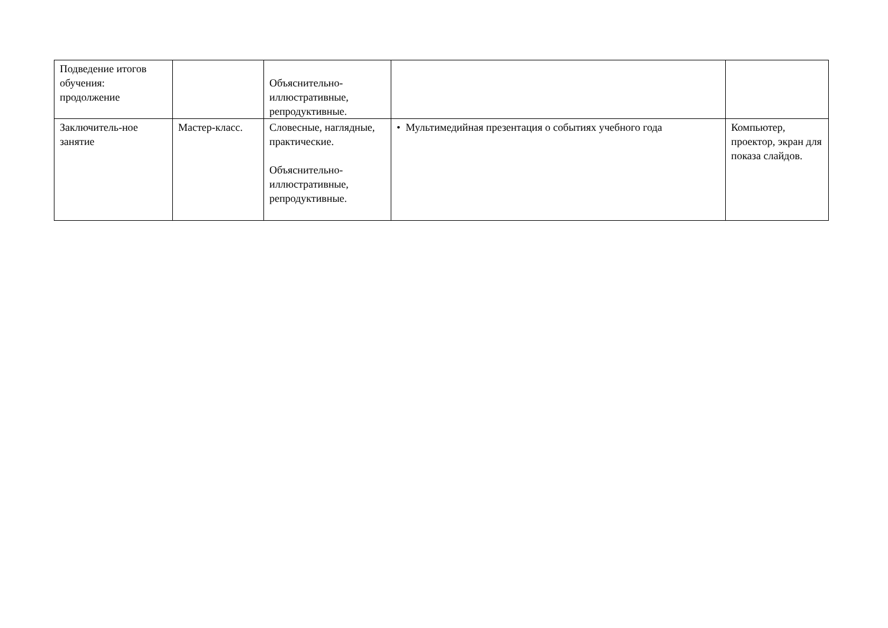| Подведение итогов обучения: продолжение | | Объяснительно-иллюстративные, репродуктивные. | | |
| Заключитель-ное занятие | Мастер-класс. | Словесные, наглядные, практические. Объяснительно-иллюстративные, репродуктивные. | • Мультимедийная презентация о событиях учебного года | Компьютер, проектор, экран для показа слайдов. |